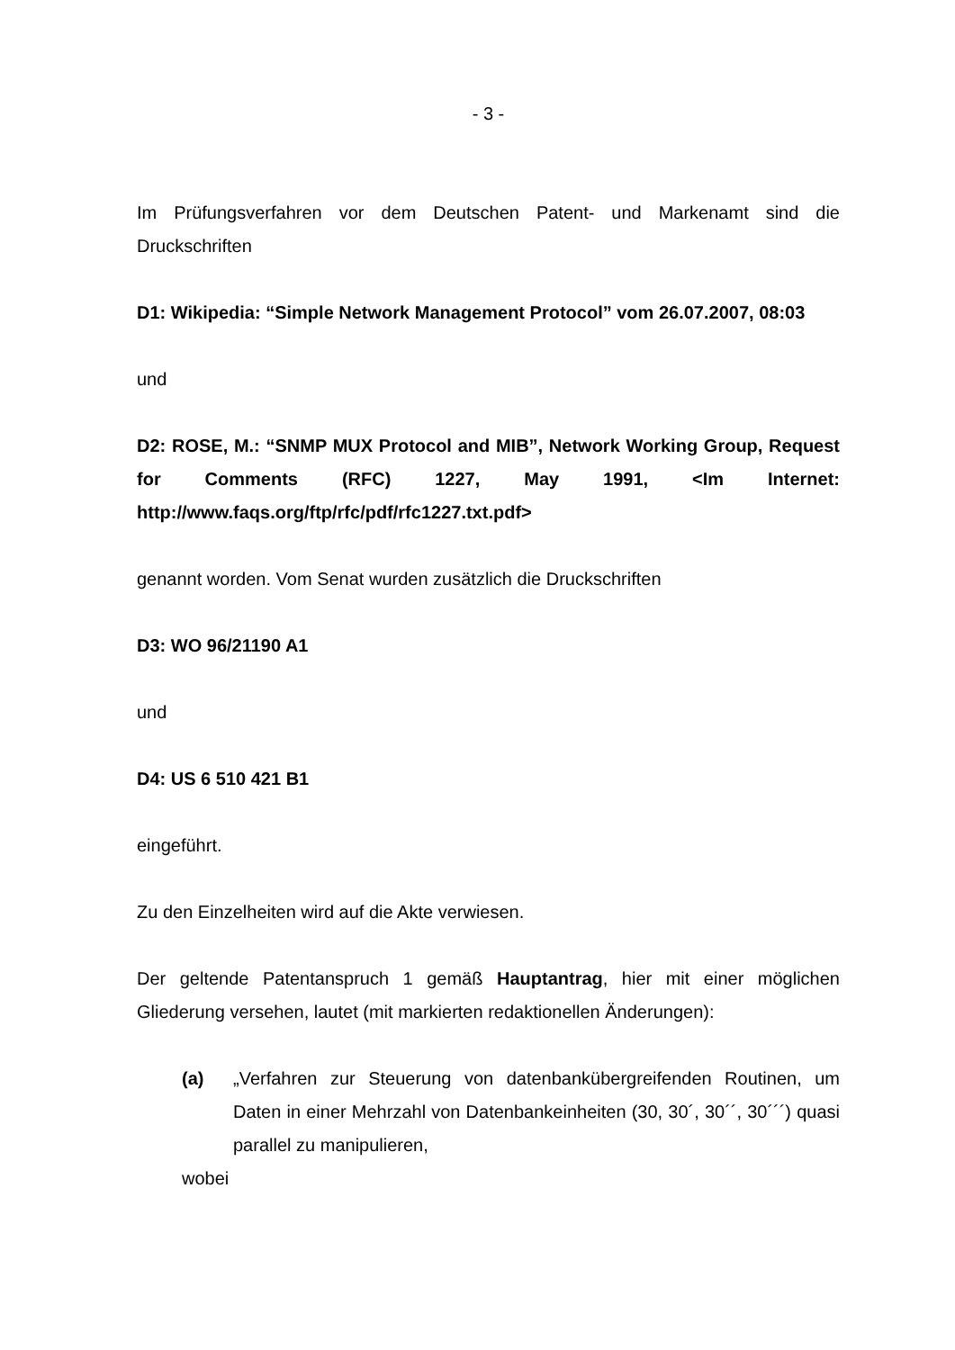- 3 -
Im Prüfungsverfahren vor dem Deutschen Patent- und Markenamt sind die Druckschriften
D1: Wikipedia: “Simple Network Management Protocol” vom 26.07.2007, 08:03
und
D2: ROSE, M.: “SNMP MUX Protocol and MIB”, Network Working Group, Request for Comments (RFC) 1227, May 1991, <Im Internet: http://www.faqs.org/ftp/rfc/pdf/rfc1227.txt.pdf>
genannt worden. Vom Senat wurden zusätzlich die Druckschriften
D3: WO 96/21190 A1
und
D4: US 6 510 421 B1
eingeführt.
Zu den Einzelheiten wird auf die Akte verwiesen.
Der geltende Patentanspruch 1 gemäß Hauptantrag, hier mit einer möglichen Gliederung versehen, lautet (mit markierten redaktionellen Änderungen):
(a) „Verfahren zur Steuerung von datenbankübergreifenden Routinen, um Daten in einer Mehrzahl von Datenbankeinheiten (30, 30´, 30´´, 30´´´) quasi parallel zu manipulieren,
wobei